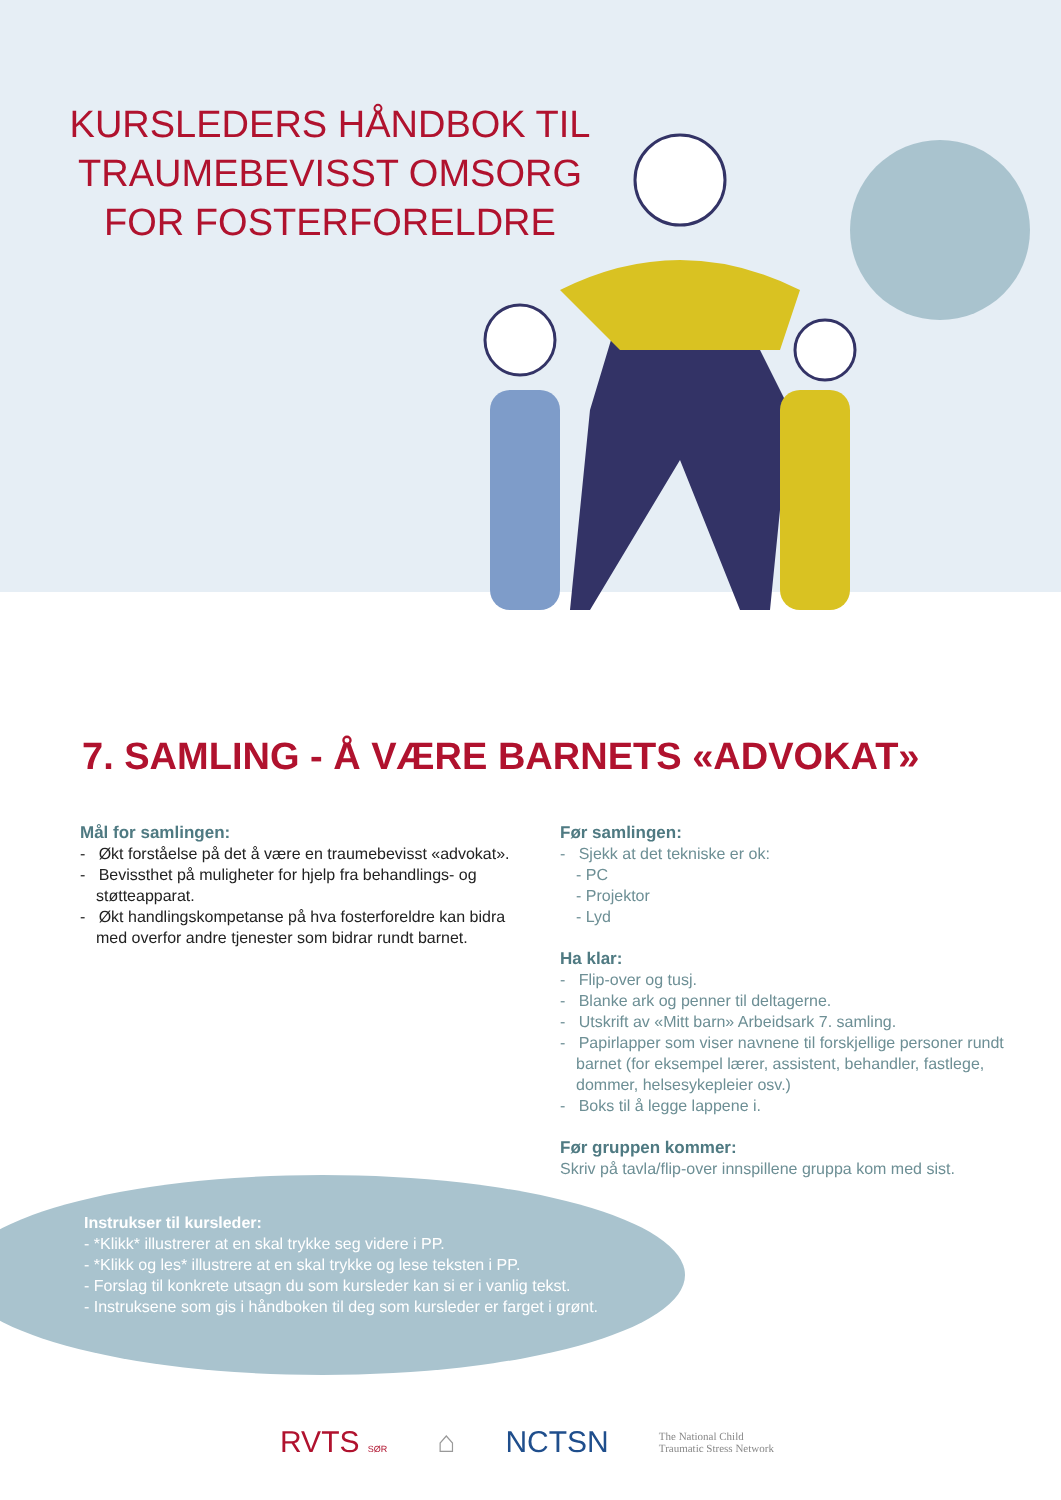KURSLEDERS HÅNDBOK TIL
TRAUMEBEVISST OMSORG
FOR FOSTERFORELDRE
7. SAMLING - Å VÆRE BARNETS «ADVOKAT»
Mål for samlingen:
- Økt forståelse på det å være en traumebevisst «advokat».
- Bevissthet på muligheter for hjelp fra behandlings- og støtteapparat.
- Økt handlingskompetanse på hva fosterforeldre kan bidra med overfor andre tjenester som bidrar rundt barnet.
Før samlingen:
- Sjekk at det tekniske er ok:
- PC
- Projektor
- Lyd
Ha klar:
- Flip-over og tusj.
- Blanke ark og penner til deltagerne.
- Utskrift av «Mitt barn» Arbeidsark 7. samling.
- Papirlapper som viser navnene til forskjellige personer rundt barnet (for eksempel lærer, assistent, behandler, fastlege, dommer, helsesykepleier osv.)
- Boks til å legge lappene i.
Før gruppen kommer:
Skriv på tavla/flip-over innspillene gruppa kom med sist.
Instrukser til kursleder:
- *Klikk* illustrerer at en skal trykke seg videre i PP.
- *Klikk og les* illustrere at en skal trykke og lese teksten i PP.
- Forslag til konkrete utsagn du som kursleder kan si er i vanlig tekst.
- Instruksene som gis i håndboken til deg som kursleder er farget i grønt.
RVTS SØR ⌂ NCTSN The National Child
Traumatic Stress Network